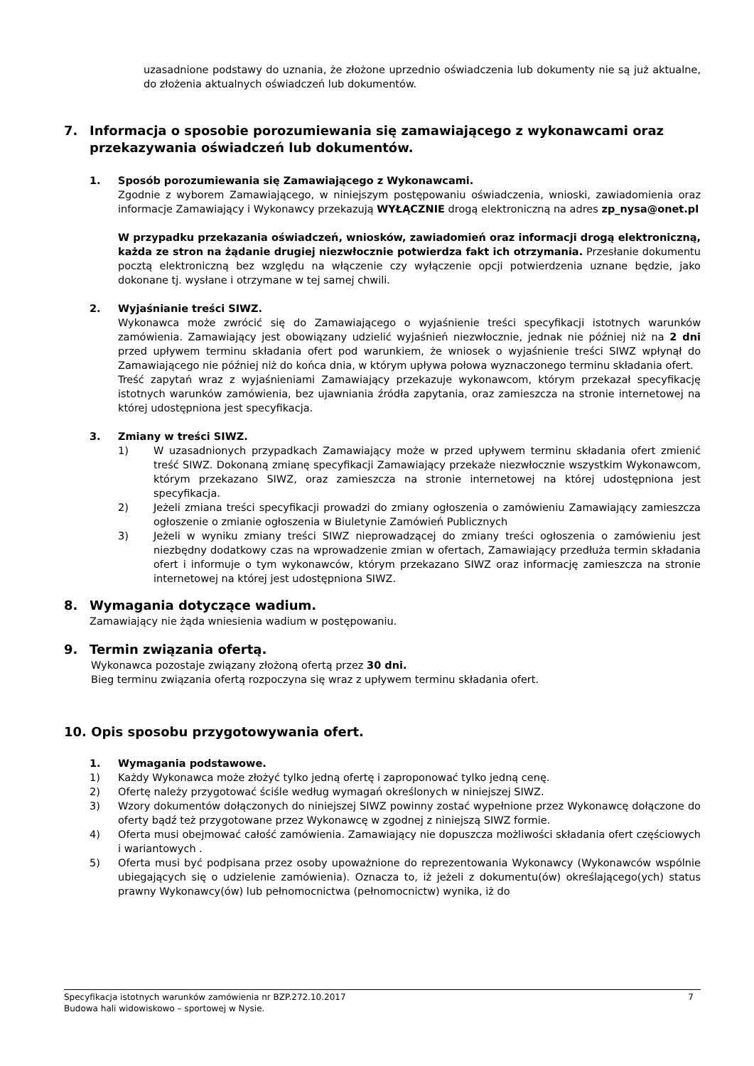uzasadnione podstawy do uznania, że złożone uprzednio oświadczenia lub dokumenty nie są już aktualne, do złożenia aktualnych oświadczeń lub dokumentów.
7. Informacja o sposobie porozumiewania się zamawiającego z wykonawcami oraz przekazywania oświadczeń lub dokumentów.
1. Sposób porozumiewania się Zamawiającego z Wykonawcami.
Zgodnie z wyborem Zamawiającego, w niniejszym postępowaniu oświadczenia, wnioski, zawiadomienia oraz informacje Zamawiający i Wykonawcy przekazują WYŁĄCZNIE drogą elektroniczną na adres zp_nysa@onet.pl
W przypadku przekazania oświadczeń, wniosków, zawiadomień oraz informacji drogą elektroniczną, każda ze stron na żądanie drugiej niezwłocznie potwierdza fakt ich otrzymania. Przesłanie dokumentu pocztą elektroniczną bez względu na włączenie czy wyłączenie opcji potwierdzenia uznane będzie, jako dokonane tj. wysłane i otrzymane w tej samej chwili.
2. Wyjaśnianie treści SIWZ.
Wykonawca może zwrócić się do Zamawiającego o wyjaśnienie treści specyfikacji istotnych warunków zamówienia. Zamawiający jest obowiązany udzielić wyjaśnień niezwłocznie, jednak nie później niż na 2 dni przed upływem terminu składania ofert pod warunkiem, że wniosek o wyjaśnienie treści SIWZ wpłynął do Zamawiającego nie później niż do końca dnia, w którym upływa połowa wyznaczonego terminu składania ofert.
Treść zapytań wraz z wyjaśnieniami Zamawiający przekazuje wykonawcom, którym przekazał specyfikację istotnych warunków zamówienia, bez ujawniania źródła zapytania, oraz zamieszcza na stronie internetowej na której udostępniona jest specyfikacja.
3. Zmiany w treści SIWZ.
1) W uzasadnionych przypadkach Zamawiający może w przed upływem terminu składania ofert zmienić treść SIWZ. Dokonaną zmianę specyfikacji Zamawiający przekaże niezwłocznie wszystkim Wykonawcom, którym przekazano SIWZ, oraz zamieszcza na stronie internetowej na której udostępniona jest specyfikacja.
2) Jeżeli zmiana treści specyfikacji prowadzi do zmiany ogłoszenia o zamówieniu Zamawiający zamieszcza ogłoszenie o zmianie ogłoszenia w Biuletynie Zamówień Publicznych
3) Jeżeli w wyniku zmiany treści SIWZ nieprowadzącej do zmiany treści ogłoszenia o zamówieniu jest niezbędny dodatkowy czas na wprowadzenie zmian w ofertach, Zamawiający przedłuża termin składania ofert i informuje o tym wykonawców, którym przekazano SIWZ oraz informację zamieszcza na stronie internetowej na której jest udostępniona SIWZ.
8. Wymagania dotyczące wadium.
Zamawiający nie żąda wniesienia wadium w postępowaniu.
9. Termin związania ofertą.
Wykonawca pozostaje związany złożoną ofertą przez 30 dni.
Bieg terminu związania ofertą rozpoczyna się wraz z upływem terminu składania ofert.
10. Opis sposobu przygotowywania ofert.
1. Wymagania podstawowe.
1) Każdy Wykonawca może złożyć tylko jedną ofertę i zaproponować tylko jedną cenę.
2) Ofertę należy przygotować ściśle według wymagań określonych w niniejszej SIWZ.
3) Wzory dokumentów dołączonych do niniejszej SIWZ powinny zostać wypełnione przez Wykonawcę dołączone do oferty bądź też przygotowane przez Wykonawcę w zgodnej z niniejszą SIWZ formie.
4) Oferta musi obejmować całość zamówienia. Zamawiający nie dopuszcza możliwości składania ofert częściowych i wariantowych .
5) Oferta musi być podpisana przez osoby upoważnione do reprezentowania Wykonawcy (Wykonawców wspólnie ubiegających się o udzielenie zamówienia). Oznacza to, iż jeżeli z dokumentu(ów) określającego(ych) status prawny Wykonawcy(ów) lub pełnomocnictwa (pełnomocnictw) wynika, iż do
Specyfikacja istotnych warunków zamówienia nr BZP.272.10.2017 7
Budowa hali widowiskowo – sportowej w Nysie.